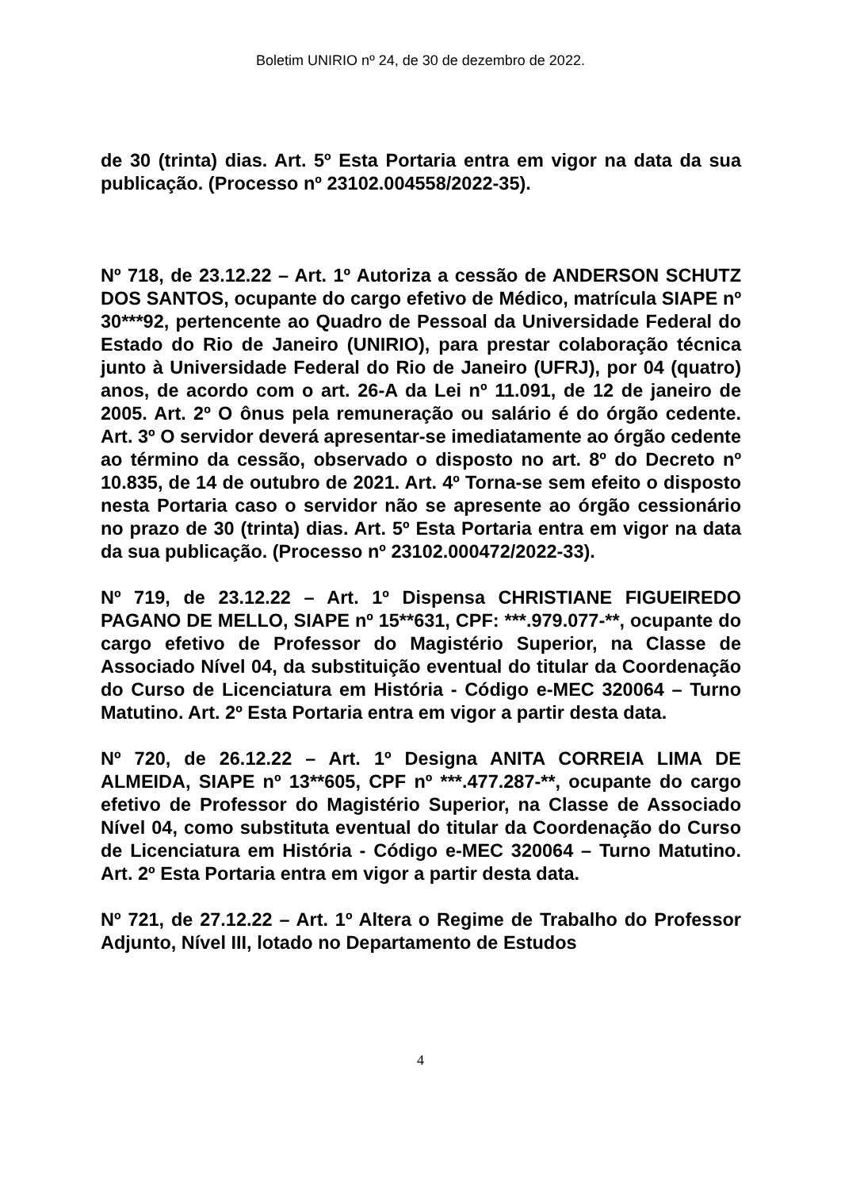Boletim UNIRIO nº 24, de 30 de dezembro de 2022.
de 30 (trinta) dias. Art. 5º Esta Portaria entra em vigor na data da sua publicação. (Processo nº 23102.004558/2022-35).
Nº 718, de 23.12.22 – Art. 1º Autoriza a cessão de ANDERSON SCHUTZ DOS SANTOS, ocupante do cargo efetivo de Médico, matrícula SIAPE nº 30***92, pertencente ao Quadro de Pessoal da Universidade Federal do Estado do Rio de Janeiro (UNIRIO), para prestar colaboração técnica junto à Universidade Federal do Rio de Janeiro (UFRJ), por 04 (quatro) anos, de acordo com o art. 26-A da Lei nº 11.091, de 12 de janeiro de 2005. Art. 2º O ônus pela remuneração ou salário é do órgão cedente. Art. 3º O servidor deverá apresentar-se imediatamente ao órgão cedente ao término da cessão, observado o disposto no art. 8º do Decreto nº 10.835, de 14 de outubro de 2021. Art. 4º Torna-se sem efeito o disposto nesta Portaria caso o servidor não se apresente ao órgão cessionário no prazo de 30 (trinta) dias. Art. 5º Esta Portaria entra em vigor na data da sua publicação. (Processo nº 23102.000472/2022-33).
Nº 719, de 23.12.22 – Art. 1º Dispensa CHRISTIANE FIGUEIREDO PAGANO DE MELLO, SIAPE nº 15**631, CPF: ***.979.077-**, ocupante do cargo efetivo de Professor do Magistério Superior, na Classe de Associado Nível 04, da substituição eventual do titular da Coordenação do Curso de Licenciatura em História - Código e-MEC 320064 – Turno Matutino. Art. 2º Esta Portaria entra em vigor a partir desta data.
Nº 720, de 26.12.22 – Art. 1º Designa ANITA CORREIA LIMA DE ALMEIDA, SIAPE nº 13**605, CPF nº ***.477.287-**, ocupante do cargo efetivo de Professor do Magistério Superior, na Classe de Associado Nível 04, como substituta eventual do titular da Coordenação do Curso de Licenciatura em História - Código e-MEC 320064 – Turno Matutino. Art. 2º Esta Portaria entra em vigor a partir desta data.
Nº 721, de 27.12.22 – Art. 1º Altera o Regime de Trabalho do Professor Adjunto, Nível III, lotado no Departamento de Estudos
4